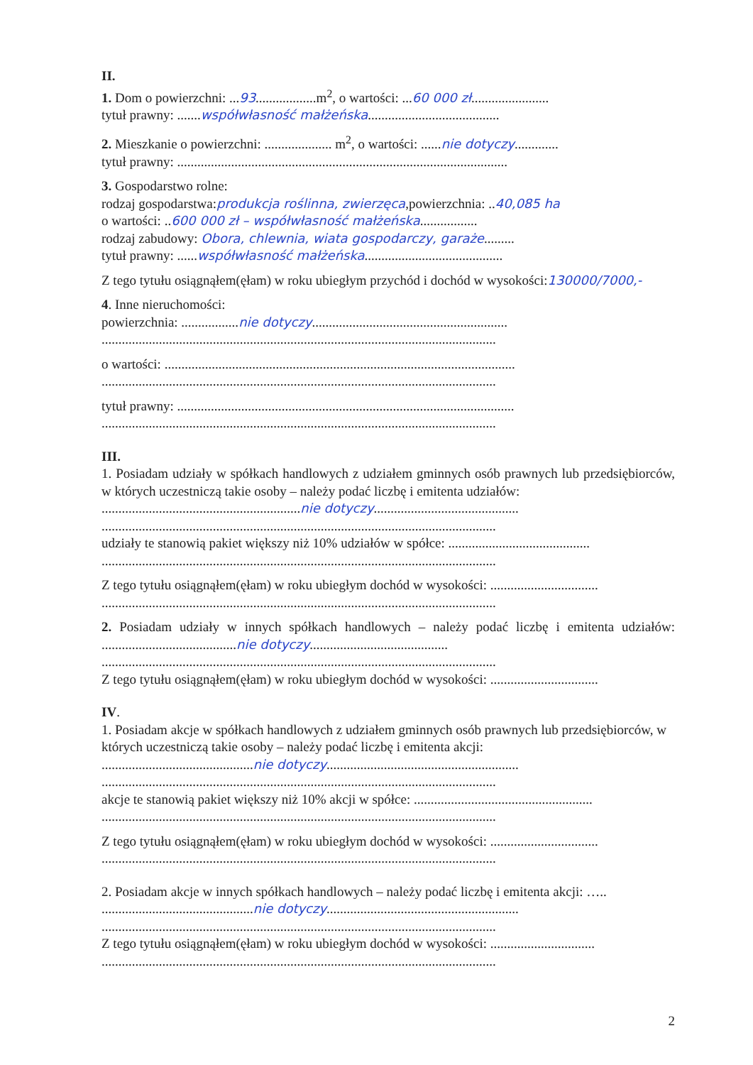II.
1. Dom o powierzchni: ...93..................m<sup>2</sup>, o wartości: ...60 000 zł.......................
tytuł prawny: .......współwłasność małżeńska.......................................
2. Mieszkanie o powierzchni: .................... m<sup>2</sup>, o wartości: ......nie dotyczy.............
tytuł prawny: ..................................................................................................
3. Gospodarstwo rolne:
rodzaj gospodarstwa:produkcja roślinna, zwierzęca,powierzchnia: ..40,085 ha
o wartości: ..600 000 zł – współwłasność małżeńska.................
rodzaj zabudowy: Obora, chlewnia, wiata gospodarczy, garaże.........
tytuł prawny: ......współwłasność małżeńska.........................................
Z tego tytułu osiągnąłem(ęłam) w roku ubiegłym przychód i dochód w wysokości:130000/7000,-
4. Inne nieruchomości:
powierzchnia: .................nie dotyczy..........................................................
.....................................................................................................................
o wartości: ........................................................................................................
.....................................................................................................................
tytuł prawny: ....................................................................................................
.....................................................................................................................
III.
1. Posiadam udziały w spółkach handlowych z udziałem gminnych osób prawnych lub przedsiębiorców, w których uczestniczą takie osoby – należy podać liczbę i emitenta udziałów:
...........................................................nie dotyczy...........................................
.....................................................................................................................
udziały te stanowią pakiet większy niż 10% udziałów w spółce: ..........................................
.....................................................................................................................
Z tego tytułu osiągnąłem(ęłam) w roku ubiegłym dochód w wysokości: ................................
.....................................................................................................................
2. Posiadam udziały w innych spółkach handlowych – należy podać liczbę i emitenta udziałów: ........................................nie dotyczy.........................................
.....................................................................................................................
Z tego tytułu osiągnąłem(ęłam) w roku ubiegłym dochód w wysokości: ................................
IV.
1. Posiadam akcje w spółkach handlowych z udziałem gminnych osób prawnych lub przedsiębiorców, w których uczestniczą takie osoby – należy podać liczbę i emitenta akcji:
.............................................nie dotyczy.........................................................
.....................................................................................................................
akcje te stanowią pakiet większy niż 10% akcji w spółce: .....................................................
.....................................................................................................................
Z tego tytułu osiągnąłem(ęłam) w roku ubiegłym dochód w wysokości: ................................
.....................................................................................................................
2. Posiadam akcje w innych spółkach handlowych – należy podać liczbę i emitenta akcji: …..
.............................................nie dotyczy.........................................................
.....................................................................................................................
Z tego tytułu osiągnąłem(ęłam) w roku ubiegłym dochód w wysokości: ...............................
.....................................................................................................................
2